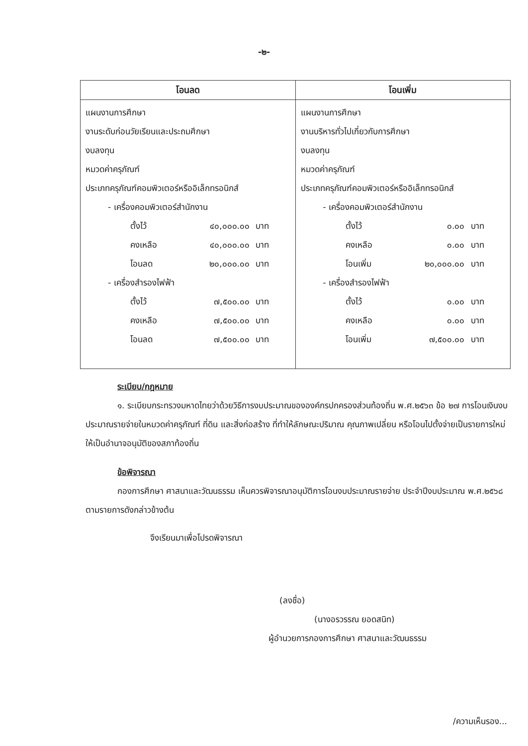-๒-
| โอนลด | โอนเพิ่ม |
| --- | --- |
| แผนงานการศึกษา งานระดับก่อนวัยเรียนและประถมศึกษา งบลงทุน หมวดค่าครุภัณฑ์ ประเภทครุภัณฑ์คอมพิวเตอร์หรืออิเล็กทรอนิกส์ - เครื่องคอมพิวเตอร์สำนักงาน ตั้งไว้ ๔๐,๐๐๐.๐๐ บาท คงเหลือ ๔๐,๐๐๐.๐๐ บาท โอนลด ๒๐,๐๐๐.๐๐ บาท - เครื่องสำรองไฟฟ้า ตั้งไว้ ๗,๕๐๐.๐๐ บาท คงเหลือ ๗,๕๐๐.๐๐ บาท โอนลด ๗,๕๐๐.๐๐ บาท | แผนงานการศึกษา งานบริหารทั่วไปเกี่ยวกับการศึกษา งบลงทุน หมวดค่าครุภัณฑ์ ประเภทครุภัณฑ์คอมพิวเตอร์หรืออิเล็กทรอนิกส์ - เครื่องคอมพิวเตอร์สำนักงาน ตั้งไว้ ๐.๐๐ บาท คงเหลือ ๐.๐๐ บาท โอนเพิ่ม ๒๐,๐๐๐.๐๐ บาท - เครื่องสำรองไฟฟ้า ตั้งไว้ ๐.๐๐ บาท คงเหลือ ๐.๐๐ บาท โอนเพิ่ม ๗,๕๐๐.๐๐ บาท |
ระเบียบ/กฎหมาย
๑. ระเบียบกระทรวงมหาดไทยว่าด้วยวิธีการงบประมาณขององค์กรปกครองส่วนท้องถิ่น พ.ศ.๒๕๖๓ ข้อ ๒๗ การโอนเงินงบประมาณรายจ่ายในหมวดค่าครุภัณฑ์ ที่ดิน และสิ่งก่อสร้าง ที่ทำให้ลักษณะปริมาณ คุณภาพเปลี่ยน หรือโอนไปตั้งจ่ายเป็นรายการใหม่ ให้เป็นอำนาจอนุมัติของสภาท้องถิ่น
ข้อพิจารณา
กองการศึกษา ศาสนาและวัฒนธรรม เห็นควรพิจารณาอนุมัติการโอนงบประมาณรายจ่าย ประจำปีงบประมาณ พ.ศ.๒๕๖๘ ตามรายการดังกล่าวข้างต้น
จึงเรียนมาเพื่อโปรดพิจารณา
(ลงชื่อ)
(นางอรวรรณ ยอดสนิท)
ผู้อำนวยการกองการศึกษา ศาสนาและวัฒนธรรม
/ความเห็นรอง...